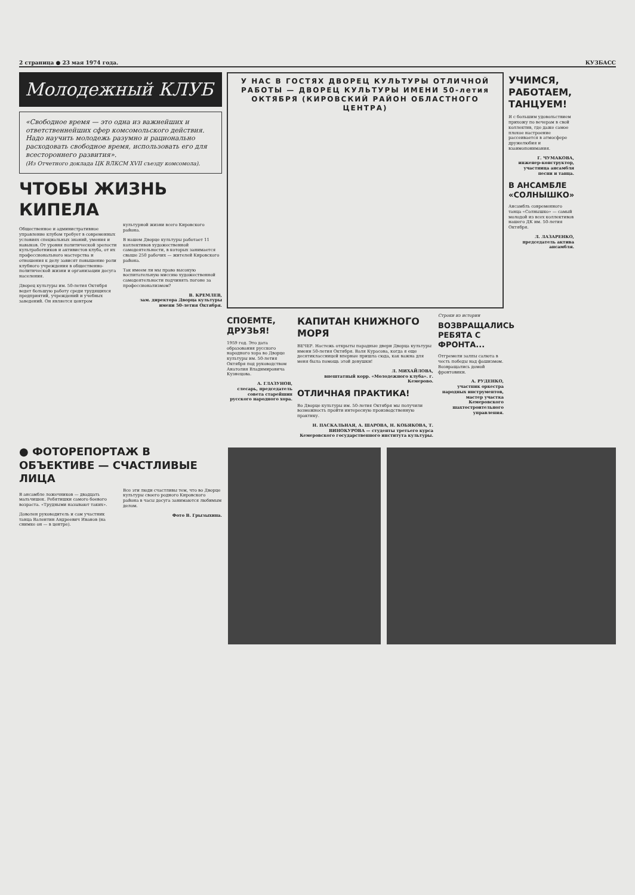2 страница ● 23 мая 1974 года. КУЗБАСС
Молодежный КЛУБ
«Свободное время — это одна из важнейших и ответственнейших сфер комсомольского действия. Надо научить молодежь разумно и рационально расходовать свободное время, использовать его для всестороннего развития».
(Из Отчетного доклада ЦК ВЛКСМ XVII съезду комсомола).
ЧТОБЫ ЖИЗНЬ КИПЕЛА
Общественное и административное управление клубом требует в современных условиях специальных знаний, умения и навыков. От уровня политической зрелости культработников и активистов клуба, от их профессионального мастерства и отношения к делу зависят повышение роли клубного учреждения в общественно-политической жизни и организации досуга населения.
Дворец культуры им. 50-летия Октября ведет большую работу среди трудящихся предприятий, учреждений и учебных заведений. Он является центром культурной жизни всего Кировского района.
В нашем Дворце культуры работает 11 коллективов художественной самодеятельности, в которых занимается свыше 250 рабочих — жителей Кировского района.
Так имеем ли мы право высокую воспитательную миссию художественной самодеятельности подчинять погоне за профессионализмом?
В. КРЕМЛЕВ,
зам. директора Дворца культуры имени 50-летия Октября.
У НАС В ГОСТЯХ ДВОРЕЦ КУЛЬТУРЫ ОТЛИЧНОЙ РАБОТЫ — ДВОРЕЦ КУЛЬТУРЫ ИМЕНИ 50-летия ОКТЯБРЯ (КИРОВСКИЙ РАЙОН ОБЛАСТНОГО ЦЕНТРА)
УЧИМСЯ, РАБОТАЕМ, ТАНЦУЕМ!
Я с большим удовольствием прихожу по вечерам в свой коллектив, где даже самое плохое настроение рассеивается в атмосфере дружелюбия и взаимопонимания.
Г. ЧУМАКОВА,
инженер-конструктор, участница ансамбля песни и танца.
В АНСАМБЛЕ «СОЛНЫШКО»
Ансамбль современного танца «Солнышко» — самый молодой из всех коллективов нашего ДК им. 50-летия Октября.
Л. ЛАЗАРЕНКО,
председатель актива ансамбля.
СПОЕМТЕ, ДРУЗЬЯ!
1959 год. Это дата образования русского народного хора во Дворце культуры им. 50-летия Октября под руководством Анатолия Владимировича Кузнецова.
А. ГЛАЗУНОВ,
слесарь, председатель совета старейшин русского народного хора.
КАПИТАН КНИЖНОГО МОРЯ
ВЕЧЕР. Настежь открыты парадные двери Дворца культуры имени 50-летия Октября. Валя Курасова, когда я еще десятиклассницей впервые пришла сюда, как важна для меня была помощь этой девушки!
Л. МИХАЙЛОВА,
внештатный корр. «Молодежного клуба». г. Кемерово.
ОТЛИЧНАЯ ПРАКТИКА!
Во Дворце культуры им. 50-летия Октября мы получили возможность пройти интересную производственную практику.
Н. ПАСКАЛЬНАЯ, А. ШАРОВА, Н. КОБЯКОВА, Т. ВИНОКУРОВА — студенты третьего курса Кемеровского государственного института культуры.
Строки из истории
ВОЗВРАЩАЛИСЬ РЕБЯТА С ФРОНТА...
Отгремели залпы салюта в честь победы над фашизмом. Возвращались домой фронтовики.
А. РУДЕНКО,
участник оркестра народных инструментов, мастер участка Кемеровского шахтостроительного управления.
● ФОТОРЕПОРТАЖ В ОБЪЕКТИВЕ — СЧАСТЛИВЫЕ ЛИЦА
В ансамбле ложечников — двадцать мальчишек. Ребятишки самого боевого возраста. «Трудными называют таких».
Доволен руководитель и сам участник танца Валентин Андреевич Иванов (на снимке он — в центре).
Все эти люди счастливы тем, что во Дворце культуры своего родного Кировского района в часы досуга занимаются любимым делом.
Фото В. Грызыхина.